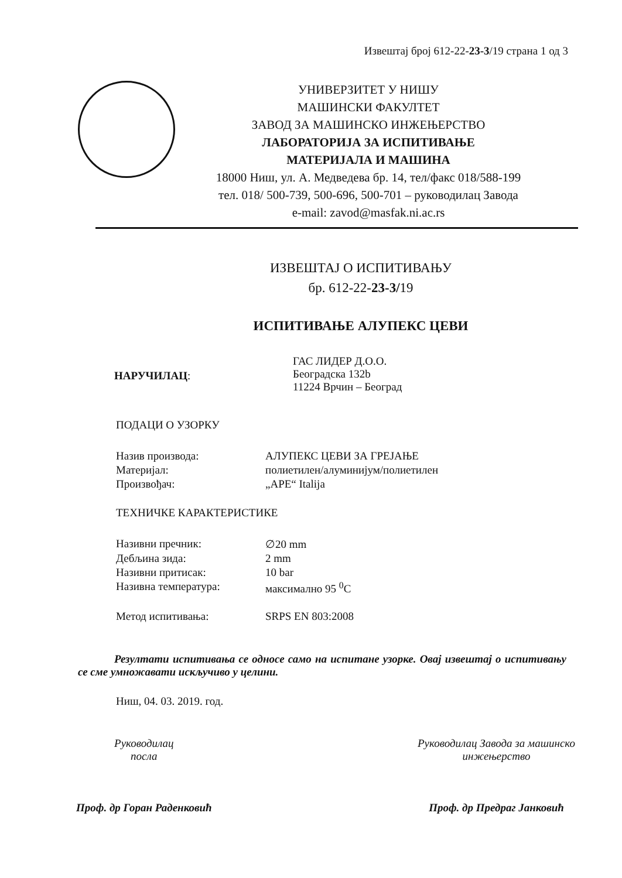Извештај број 612-22-23-3/19 страна 1 од 3
УНИВЕРЗИТЕТ У НИШУ
МАШИНСКИ ФАКУЛТЕТ
ЗАВОД ЗА МАШИНСКО ИНЖЕЊЕРСТВО
ЛАБОРАТОРИЈА ЗА ИСПИТИВАЊЕ
МАТЕРИЈАЛА И МАШИНА
18000 Ниш, ул. А. Медведева бр. 14, тел/факс 018/588-199
тел. 018/ 500-739, 500-696, 500-701 – руководилац Завода
e-mail: zavod@masfak.ni.ac.rs
ИЗВЕШТАЈ О ИСПИТИВАЊУ
бр. 612-22-23-3/19
ИСПИТИВАЊЕ АЛУПЕКС ЦЕВИ
| НАРУЧИЛАЦ : | ГАС ЛИДЕР Д.О.О. Београдска 132b 11224 Врчин – Београд |
ПОДАЦИ О УЗОРКУ
| Назив производа: | АЛУПЕКС ЦЕВИ ЗА ГРЕЈАЊЕ |
| Материјал: | полиетилен/алуминијум/полиетилен |
| Произвођач: | „APE“ Italija |
ТЕХНИЧКЕ КАРАКТЕРИСТИКЕ
| Називни пречник: | ∅20 mm |
| Дебљина зида: | 2 mm |
| Називни притисак: | 10 bar |
| Називна температура: | максимално 95 <sup>0</sup>C |
| Метод испитивања: | SRPS EN 803:2008 |
Резултати испитивања се односе само на испитане узорке. Овај извештај о испитивању се сме умножавати искључиво у целини.
Ниш, 04. 03. 2019. год.
Руководилац
посла
Проф. др Горан Раденковић
Руководилац Завода за машинско
инжењерство
Проф. др Предраг Јанковић